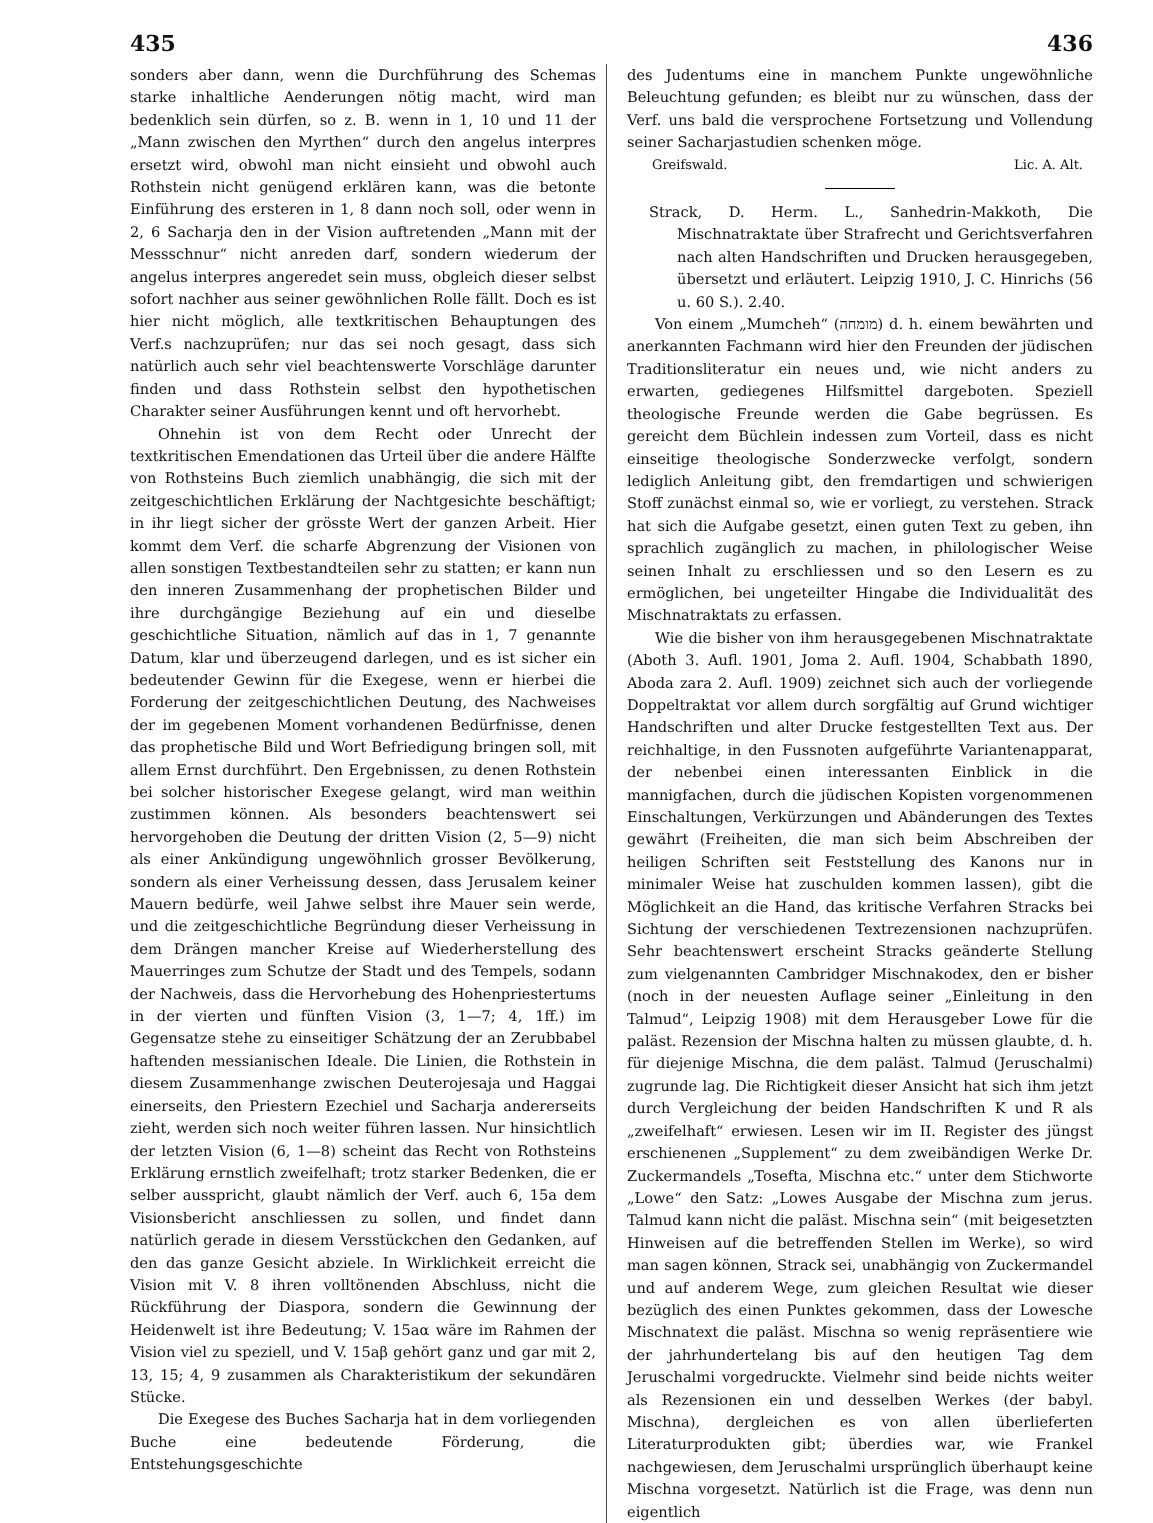435 436
sonders aber dann, wenn die Durchführung des Schemas starke inhaltliche Aenderungen nötig macht, wird man bedenklich sein dürfen, so z. B. wenn in 1, 10 und 11 der „Mann zwischen den Myrthen“ durch den angelus interpres ersetzt wird, obwohl man nicht einsieht und obwohl auch Rothstein nicht genügend erklären kann, was die betonte Einführung des ersteren in 1, 8 dann noch soll, oder wenn in 2, 6 Sacharja den in der Vision auftretenden „Mann mit der Messschnur“ nicht anreden darf, sondern wiederum der angelus interpres angeredet sein muss, obgleich dieser selbst sofort nachher aus seiner gewöhnlichen Rolle fällt. Doch es ist hier nicht möglich, alle textkritischen Behauptungen des Verf.s nachzuprüfen; nur das sei noch gesagt, dass sich natürlich auch sehr viel beachtenswerte Vorschläge darunter finden und dass Rothstein selbst den hypothetischen Charakter seiner Ausführungen kennt und oft hervorhebt.
Ohnehin ist von dem Recht oder Unrecht der textkritischen Emendationen das Urteil über die andere Hälfte von Rothsteins Buch ziemlich unabhängig, die sich mit der zeitgeschichtlichen Erklärung der Nachtgesichte beschäftigt; in ihr liegt sicher der grösste Wert der ganzen Arbeit. Hier kommt dem Verf. die scharfe Abgrenzung der Visionen von allen sonstigen Textbestandteilen sehr zu statten; er kann nun den inneren Zusammenhang der prophetischen Bilder und ihre durchgängige Beziehung auf ein und dieselbe geschichtliche Situation, nämlich auf das in 1, 7 genannte Datum, klar und überzeugend darlegen, und es ist sicher ein bedeutender Gewinn für die Exegese, wenn er hierbei die Forderung der zeitgeschichtlichen Deutung, des Nachweises der im gegebenen Moment vorhandenen Bedürfnisse, denen das prophetische Bild und Wort Befriedigung bringen soll, mit allem Ernst durchführt. Den Ergebnissen, zu denen Rothstein bei solcher historischer Exegese gelangt, wird man weithin zustimmen können. Als besonders beachtenswert sei hervorgehoben die Deutung der dritten Vision (2, 5—9) nicht als einer Ankündigung ungewöhnlich grosser Bevölkerung, sondern als einer Verheissung dessen, dass Jerusalem keiner Mauern bedürfe, weil Jahwe selbst ihre Mauer sein werde, und die zeitgeschichtliche Begründung dieser Verheissung in dem Drängen mancher Kreise auf Wiederherstellung des Mauerringes zum Schutze der Stadt und des Tempels, sodann der Nachweis, dass die Hervorhebung des Hohenpriestertums in der vierten und fünften Vision (3, 1—7; 4, 1ff.) im Gegensatze stehe zu einseitiger Schätzung der an Zerubbabel haftenden messianischen Ideale. Die Linien, die Rothstein in diesem Zusammenhange zwischen Deuterojesaja und Haggai einerseits, den Priestern Ezechiel und Sacharja andererseits zieht, werden sich noch weiter führen lassen. Nur hinsichtlich der letzten Vision (6, 1—8) scheint das Recht von Rothsteins Erklärung ernstlich zweifelhaft; trotz starker Bedenken, die er selber ausspricht, glaubt nämlich der Verf. auch 6, 15a dem Visionsbericht anschliessen zu sollen, und findet dann natürlich gerade in diesem Versstückchen den Gedanken, auf den das ganze Gesicht abziele. In Wirklichkeit erreicht die Vision mit V. 8 ihren volltönenden Abschluss, nicht die Rückführung der Diaspora, sondern die Gewinnung der Heidenwelt ist ihre Bedeutung; V. 15aα wäre im Rahmen der Vision viel zu speziell, und V. 15aβ gehört ganz und gar mit 2, 13, 15; 4, 9 zusammen als Charakteristikum der sekundären Stücke.
Die Exegese des Buches Sacharja hat in dem vorliegenden Buche eine bedeutende Förderung, die Entstehungsgeschichte
des Judentums eine in manchem Punkte ungewöhnliche Beleuchtung gefunden; es bleibt nur zu wünschen, dass der Verf. uns bald die versprochene Fortsetzung und Vollendung seiner Sacharjastudien schenken möge.
Greifswald. Lic. A. Alt.
Strack, D. Herm. L., Sanhedrin-Makkoth, Die Mischnatraktate über Strafrecht und Gerichtsverfahren nach alten Handschriften und Drucken herausgegeben, übersetzt und erläutert. Leipzig 1910, J. C. Hinrichs (56 u. 60 S.). 2.40.
Von einem „Mumcheh“ (מומחה) d. h. einem bewährten und anerkannten Fachmann wird hier den Freunden der jüdischen Traditionsliteratur ein neues und, wie nicht anders zu erwarten, gediegenes Hilfsmittel dargeboten. Speziell theologische Freunde werden die Gabe begrüssen. Es gereicht dem Büchlein indessen zum Vorteil, dass es nicht einseitige theologische Sonderzwecke verfolgt, sondern lediglich Anleitung gibt, den fremdartigen und schwierigen Stoff zunächst einmal so, wie er vorliegt, zu verstehen. Strack hat sich die Aufgabe gesetzt, einen guten Text zu geben, ihn sprachlich zugänglich zu machen, in philologischer Weise seinen Inhalt zu erschliessen und so den Lesern es zu ermöglichen, bei ungeteilter Hingabe die Individualität des Mischnatraktats zu erfassen.
Wie die bisher von ihm herausgegebenen Mischnatraktate (Aboth 3. Aufl. 1901, Joma 2. Aufl. 1904, Schabbath 1890, Aboda zara 2. Aufl. 1909) zeichnet sich auch der vorliegende Doppeltraktat vor allem durch sorgfältig auf Grund wichtiger Handschriften und alter Drucke festgestellten Text aus. Der reichhaltige, in den Fussnoten aufgeführte Variantenapparat, der nebenbei einen interessanten Einblick in die mannigfachen, durch die jüdischen Kopisten vorgenommenen Einschaltungen, Verkürzungen und Abänderungen des Textes gewährt (Freiheiten, die man sich beim Abschreiben der heiligen Schriften seit Feststellung des Kanons nur in minimaler Weise hat zuschulden kommen lassen), gibt die Möglichkeit an die Hand, das kritische Verfahren Stracks bei Sichtung der verschiedenen Textrezensionen nachzuprüfen. Sehr beachtenswert erscheint Stracks geänderte Stellung zum vielgenannten Cambridger Mischnakodex, den er bisher (noch in der neuesten Auflage seiner „Einleitung in den Talmud“, Leipzig 1908) mit dem Herausgeber Lowe für die paläst. Rezension der Mischna halten zu müssen glaubte, d. h. für diejenige Mischna, die dem paläst. Talmud (Jeruschalmi) zugrunde lag. Die Richtigkeit dieser Ansicht hat sich ihm jetzt durch Vergleichung der beiden Handschriften K und R als „zweifelhaft“ erwiesen. Lesen wir im II. Register des jüngst erschienenen „Supplement“ zu dem zweibändigen Werke Dr. Zuckermandels „Tosefta, Mischna etc.“ unter dem Stichworte „Lowe“ den Satz: „Lowes Ausgabe der Mischna zum jerus. Talmud kann nicht die paläst. Mischna sein“ (mit beigesetzten Hinweisen auf die betreffenden Stellen im Werke), so wird man sagen können, Strack sei, unabhängig von Zuckermandel und auf anderem Wege, zum gleichen Resultat wie dieser bezüglich des einen Punktes gekommen, dass der Lowesche Mischnatext die paläst. Mischna so wenig repräsentiere wie der jahrhundertelang bis auf den heutigen Tag dem Jeruschalmi vorgedruckte. Vielmehr sind beide nichts weiter als Rezensionen ein und desselben Werkes (der babyl. Mischna), dergleichen es von allen überlieferten Literaturprodukten gibt; überdies war, wie Frankel nachgewiesen, dem Jeruschalmi ursprünglich überhaupt keine Mischna vorgesetzt. Natürlich ist die Frage, was denn nun eigentlich